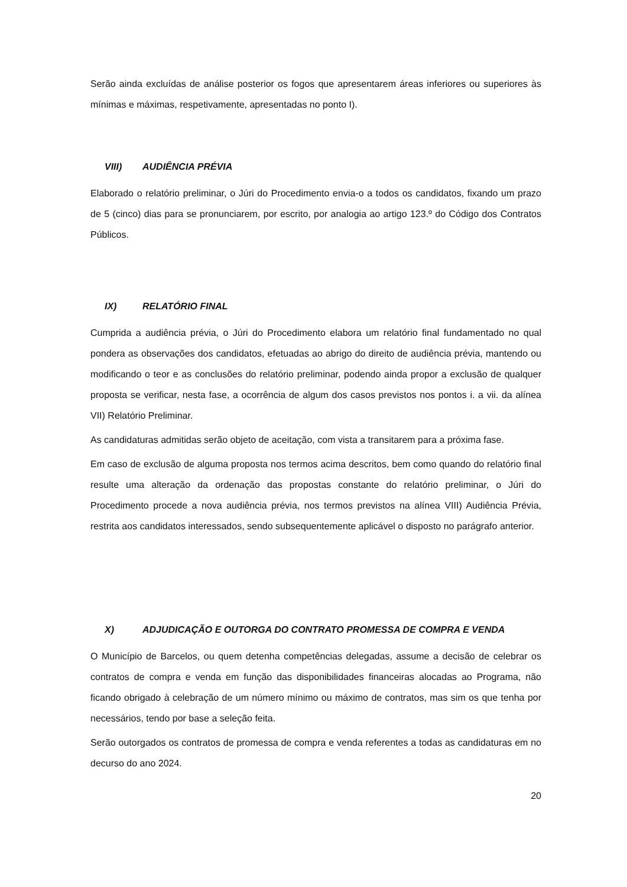Serão ainda excluídas de análise posterior os fogos que apresentarem áreas inferiores ou superiores às mínimas e máximas, respetivamente, apresentadas no ponto I).
VIII) AUDIÊNCIA PRÉVIA
Elaborado o relatório preliminar, o Júri do Procedimento envia-o a todos os candidatos, fixando um prazo de 5 (cinco) dias para se pronunciarem, por escrito, por analogia ao artigo 123.º do Código dos Contratos Públicos.
IX) RELATÓRIO FINAL
Cumprida a audiência prévia, o Júri do Procedimento elabora um relatório final fundamentado no qual pondera as observações dos candidatos, efetuadas ao abrigo do direito de audiência prévia, mantendo ou modificando o teor e as conclusões do relatório preliminar, podendo ainda propor a exclusão de qualquer proposta se verificar, nesta fase, a ocorrência de algum dos casos previstos nos pontos i. a vii. da alínea VII) Relatório Preliminar.
As candidaturas admitidas serão objeto de aceitação, com vista a transitarem para a próxima fase.
Em caso de exclusão de alguma proposta nos termos acima descritos, bem como quando do relatório final resulte uma alteração da ordenação das propostas constante do relatório preliminar, o Júri do Procedimento procede a nova audiência prévia, nos termos previstos na alínea VIII) Audiência Prévia, restrita aos candidatos interessados, sendo subsequentemente aplicável o disposto no parágrafo anterior.
X) ADJUDICAÇÃO E OUTORGA DO CONTRATO PROMESSA DE COMPRA E VENDA
O Município de Barcelos, ou quem detenha competências delegadas, assume a decisão de celebrar os contratos de compra e venda em função das disponibilidades financeiras alocadas ao Programa, não ficando obrigado à celebração de um número mínimo ou máximo de contratos, mas sim os que tenha por necessários, tendo por base a seleção feita.
Serão outorgados os contratos de promessa de compra e venda referentes a todas as candidaturas em no decurso do ano 2024.
20